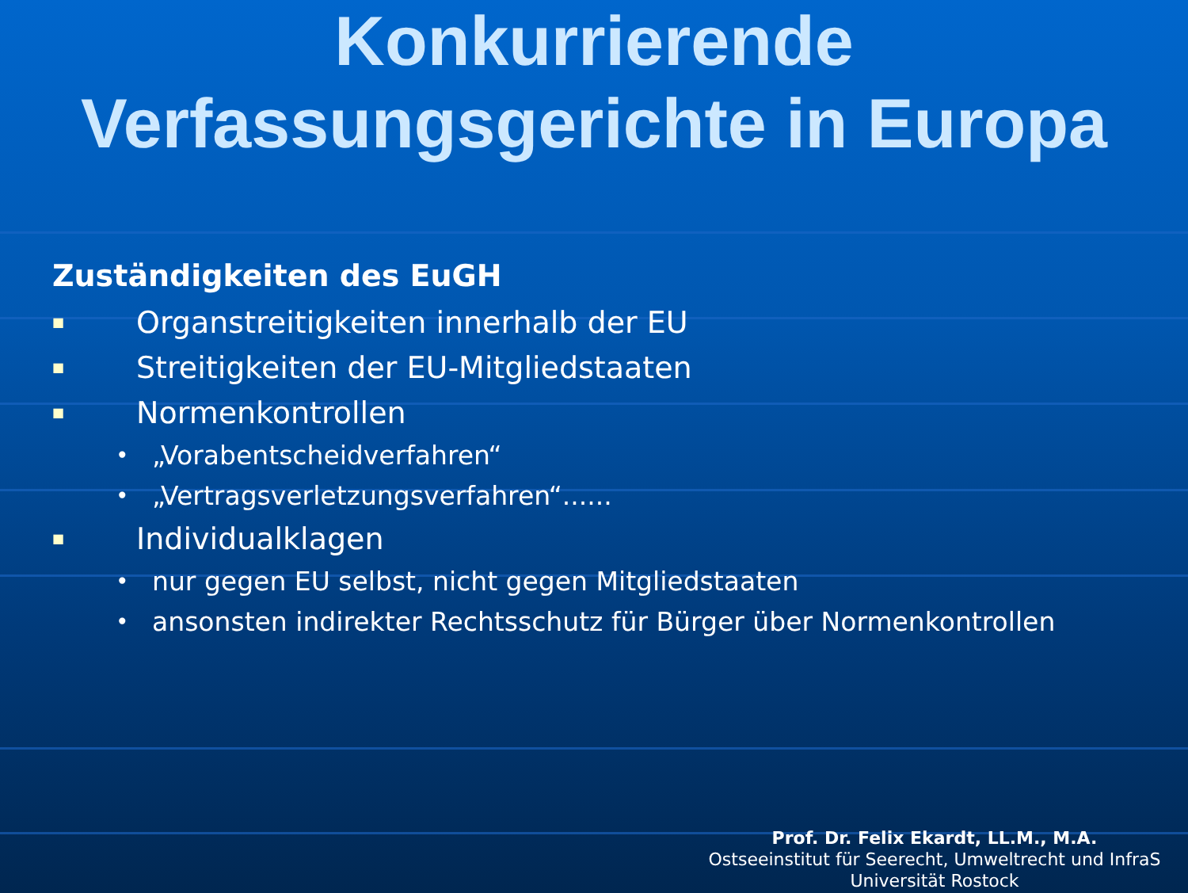Konkurrierende
Verfassungsgerichte in Europa
Zuständigkeiten des EuGH
■ Organstreitigkeiten innerhalb der EU
■ Streitigkeiten der EU-Mitgliedstaaten
■ Normenkontrollen
• „Vorabentscheidverfahren“
• „Vertragsverletzungsverfahren“......
■ Individualklagen
• nur gegen EU selbst, nicht gegen Mitgliedstaaten
• ansonsten indirekter Rechtsschutz für Bürger über Normenkontrollen
Prof. Dr. Felix Ekardt, LL.M., M.A.
Ostseeinstitut für Seerecht, Umweltrecht und InfraS
Universität Rostock